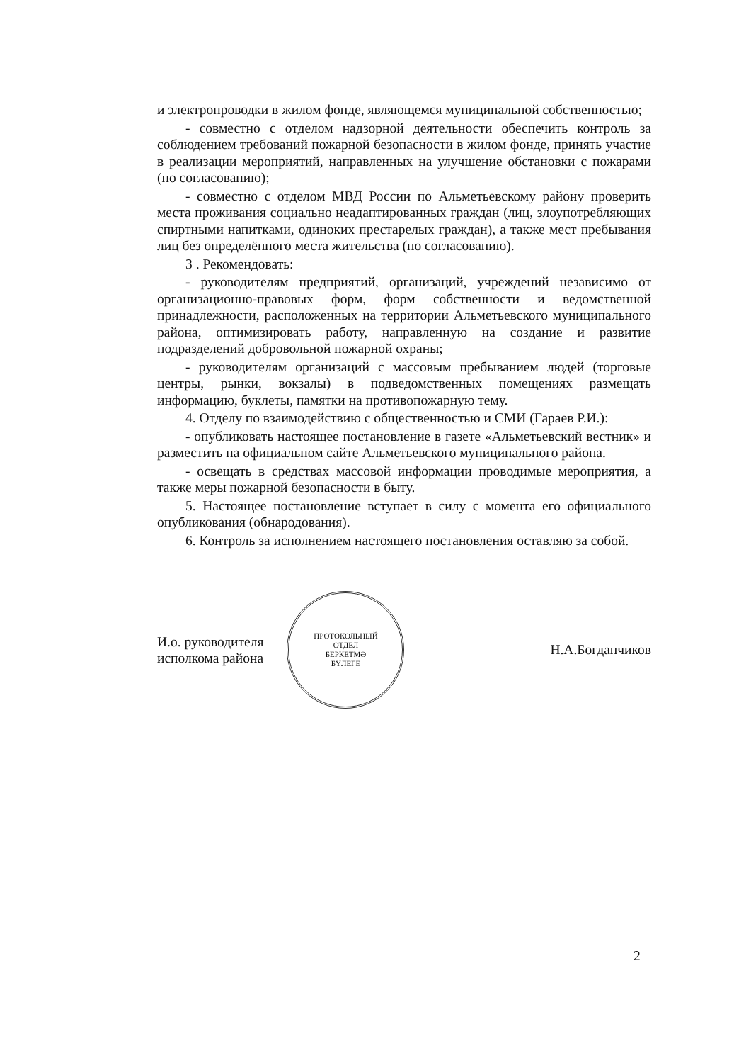и электропроводки в жилом фонде, являющемся муниципальной собственностью;
- совместно с отделом надзорной деятельности обеспечить контроль за соблюдением требований пожарной безопасности в жилом фонде, принять участие в реализации мероприятий, направленных на улучшение обстановки с пожарами (по согласованию);
- совместно с отделом МВД России по Альметьевскому району проверить места проживания социально неадаптированных граждан (лиц, злоупотребляющих спиртными напитками, одиноких престарелых граждан), а также мест пребывания лиц без определённого места жительства (по согласованию).
3 . Рекомендовать:
- руководителям предприятий, организаций, учреждений независимо от организационно-правовых форм, форм собственности и ведомственной принадлежности, расположенных на территории Альметьевского муниципального района, оптимизировать работу, направленную на создание и развитие подразделений добровольной пожарной охраны;
- руководителям организаций с массовым пребыванием людей (торговые центры, рынки, вокзалы) в подведомственных помещениях размещать информацию, буклеты, памятки на противопожарную тему.
4. Отделу по взаимодействию с общественностью и СМИ (Гараев Р.И.):
- опубликовать настоящее постановление в газете «Альметьевский вестник» и разместить на официальном сайте Альметьевского муниципального района.
- освещать в средствах массовой информации проводимые мероприятия, а также меры пожарной безопасности в быту.
5. Настоящее постановление вступает в силу с момента его официального опубликования (обнародования).
6. Контроль за исполнением настоящего постановления оставляю за собой.
И.о. руководителя
исполкома района
ПРОТОКОЛЬНЫЙ
ОТДЕЛ
БЕРКЕТМӘ
БҮЛЕГЕ
Н.А.Богданчиков
2